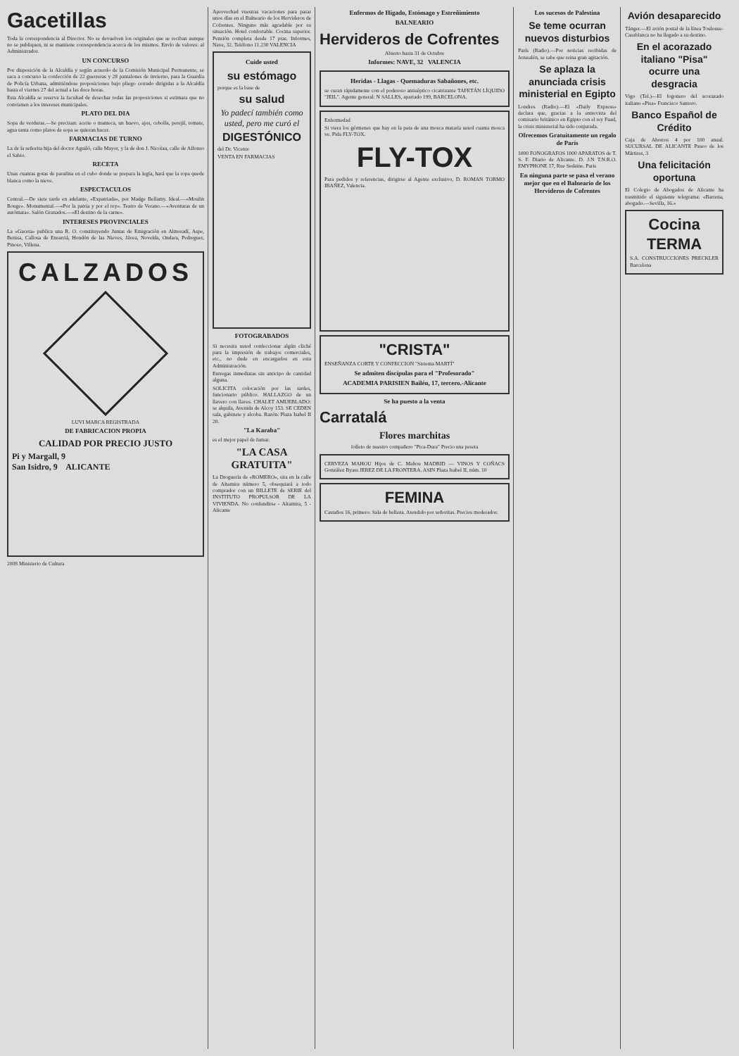Gacetillas
Toda la correspondencia al Director. No se devuelven los originales que se reciban aunque no se publiquen, ni se mantiene correspondencia acerca de los mismos. Envío de valores: al Administrador.
UN CONCURSO
Por disposición de la Alcaldía y según acuerdo de la Comisión Municipal Permanente, se saca a concurso la confección de 22 guerreras y 28 pantalones de invierno, para la Guardia de Policía Urbana, admitiéndose proposiciones bajo pliego cerrado dirigidas a la Alcaldía hasta el viernes 27 del actual a las doce horas.
Esta Alcaldía se reserva la facultad de desechar todas las proposiciones si estimara que no convienen a los intereses municipales.
PLATO DEL DIA
Sopa de verduras.—Se precisan: aceite o manteca, un huevo, ajos, cebolla, perejil, tomate, agua tanta como platos de sopa se quieran hacer.
FARMACIAS DE TURNO
La de la señorita hija del doctor Aguiló, calle Mayor, y la de don J. Nicolau, calle de Alfonso el Sabio.
RECETA
Unas cuantas gotas de parafina en el cubo donde se prepara la legía, hará que la ropa quede blanca como la nieve.
ESPECTACULOS
Central.—De siete tarde en adelante, «Expatriada», por Madge Bellamy. Ideal.—«Moulin Rouge». Monumental.—«Por la patria y por el rey». Teatro de Verano.—«Aventuras de un autómata». Salón Granados.—«El destino de la carne».
INTERESES PROVINCIALES
La «Gaceta» publica una R. O. constituyendo Juntas de Emigración en Almoradí, Aspe, Benisa, Callosa de Ensarriá, Hondón de las Nieves, Jávea, Novelda, Ondara, Pedreguer, Pinoso, Villena.
CALZADOS
LUVI MARCA REGISTRADA
DE FABRICACION PROPIA
CALIDAD POR PRECIO JUSTO
Pi y Margall, 9
San Isidro, 9 ALICANTE
2008 Ministerio de Cultura
Aprovechad vuestras vacaciones para pasar unos días en el Balneario de los Hervideros de Cofrentes. Ninguno más agradable por su situación. Hotel confortable. Cocina superior. Pensión completa desde 17 ptas. Informes, Nave, 32. Teléfono 11.230 VALENCIA
Cuide usted
su estómago
porque es la base de
su salud
Yo padecí también como usted, pero me curó el
DIGESTÓNICO
del Dr. Vicente
VENTA EN FARMACIAS
FOTOGRABADOS
Si necesita usted confeccionar algún cliché para la impresión de trabajos comerciales, etc., no dude en encargarlos en esta Administración.
Entregas inmediatas sin anticipo de cantidad alguna.
SOLICITA colocación por las tardes, funcionario público. HALLAZGO de un llavero con llaves. CHALET AMUEBLADO: se alquila, Avenida de Alcoy 153. SE CEDEN sala, gabinete y alcoba. Razón: Plaza Isabel II 20.
"La Karaba"
es el mejor papel de fumar.
"LA CASA GRATUITA"
La Droguería de «ROMERO», sita en la calle de Altamira número 5, obsequiará a todo comprador con un BILLETE de SERIE del INSTITUTO PROPULSOR DE LA VIVIENDA. No confundirse - Altamira, 5 - Alicante
Enfermos de Hígado, Estómago y Estreñimiento
BALNEARIO
Hervideros de Cofrentes
Abierto hasta 31 de Octubre
Informes: NAVE, 32 VALENCIA
Heridas - Llagas - Quemaduras Sabañones, etc.
se curan rápidamente con el poderoso antiséptico cicatrizante TAFETÁN LÍQUIDO "JEIL". Agente general: N SALLES, apartado 199, BARCELONA.
Enfermedad
Si viera los gérmenes que hay en la pata de una mosca mataría usted cuanta mosca ve. Pida FLY-TOX.
FLY-TOX
Para pedidos y referencias, dirigirse al Agente exclusivo, D. ROMAN TORMO IBAÑEZ, Valencia.
"CRISTA"
ENSEÑANZA CORTE Y CONFECCION "Sistema MARTÍ"
Se admiten discípulas para el "Profesorado"
ACADEMIA PARISIEN Bailén, 17, tercero.-Alicante
Se ha puesto a la venta
Carratalá
Flores marchitas
folleto de nuestro compañero "Pica-Dura" Precio una peseta
CERVEZA MAHOU Hijos de C. Mahou MADRID — VINOS Y COÑACS González Byass JEREZ DE LA FRONTERA. ASIN Plaza Isabel II, núm. 10
FEMINA
Castaños 16, primero. Sala de belleza. Atendido por señoritas. Precios moderados.
Los sucesos de Palestina
Se teme ocurran nuevos disturbios
París (Radio).—Por noticias recibidas de Jerusalén, se sabe que reina gran agitación.
Se aplaza la anunciada crisis ministerial en Egipto
Londres (Radio).—El «Daily Express» declara que, gracias a la entrevista del comisario británico en Egipto con el rey Fuad, la crisis ministerial ha sido conjurada.
Ofrecemos Gratuitamente un regalo de París
1000 FONOGRAFOS 1000 APARATOS de T. S. F. Diario de Alicante. D. J.N T.N.R.O. EMYPHONE 17, Rue Sedaine. Paris
En ninguna parte se pasa el verano mejor que en el Balneario de los Hervideros de Cofrentes
Avión desaparecido
Tánger.—El avión postal de la línea Toulouse-Casablanca no ha llegado a su destino.
En el acorazado italiano "Pisa" ocurre una desgracia
Vigo (Tel.)—El fogonero del acorazado italiano «Pisa» Francisco Santoro.
Banco Español de Crédito
Caja de Ahorros 4 por 100 anual. SUCURSAL DE ALICANTE Paseo de los Mártires, 3
Una felicitación oportuna
El Colegio de Abogados de Alicante ha trasmitido el siguiente telegrama: «Barrena, abogado.—Sevilla, 16.»
Cocina TERMA
S.A. CONSTRUCCIONES PRECKLER Barcelona